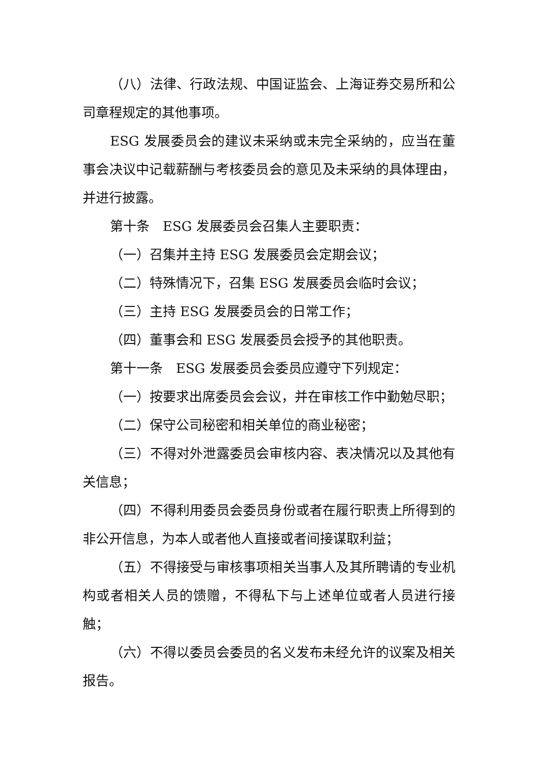（八）法律、行政法规、中国证监会、上海证券交易所和公司章程规定的其他事项。
ESG 发展委员会的建议未采纳或未完全采纳的，应当在董事会决议中记载薪酬与考核委员会的意见及未采纳的具体理由，并进行披露。
第十条　ESG 发展委员会召集人主要职责：
（一）召集并主持 ESG 发展委员会定期会议；
（二）特殊情况下，召集 ESG 发展委员会临时会议；
（三）主持 ESG 发展委员会的日常工作；
（四）董事会和 ESG 发展委员会授予的其他职责。
第十一条　ESG 发展委员会委员应遵守下列规定：
（一）按要求出席委员会会议，并在审核工作中勤勉尽职；
（二）保守公司秘密和相关单位的商业秘密；
（三）不得对外泄露委员会审核内容、表决情况以及其他有关信息；
（四）不得利用委员会委员身份或者在履行职责上所得到的非公开信息，为本人或者他人直接或者间接谋取利益；
（五）不得接受与审核事项相关当事人及其所聘请的专业机构或者相关人员的馈赠，不得私下与上述单位或者人员进行接触；
（六）不得以委员会委员的名义发布未经允许的议案及相关报告。